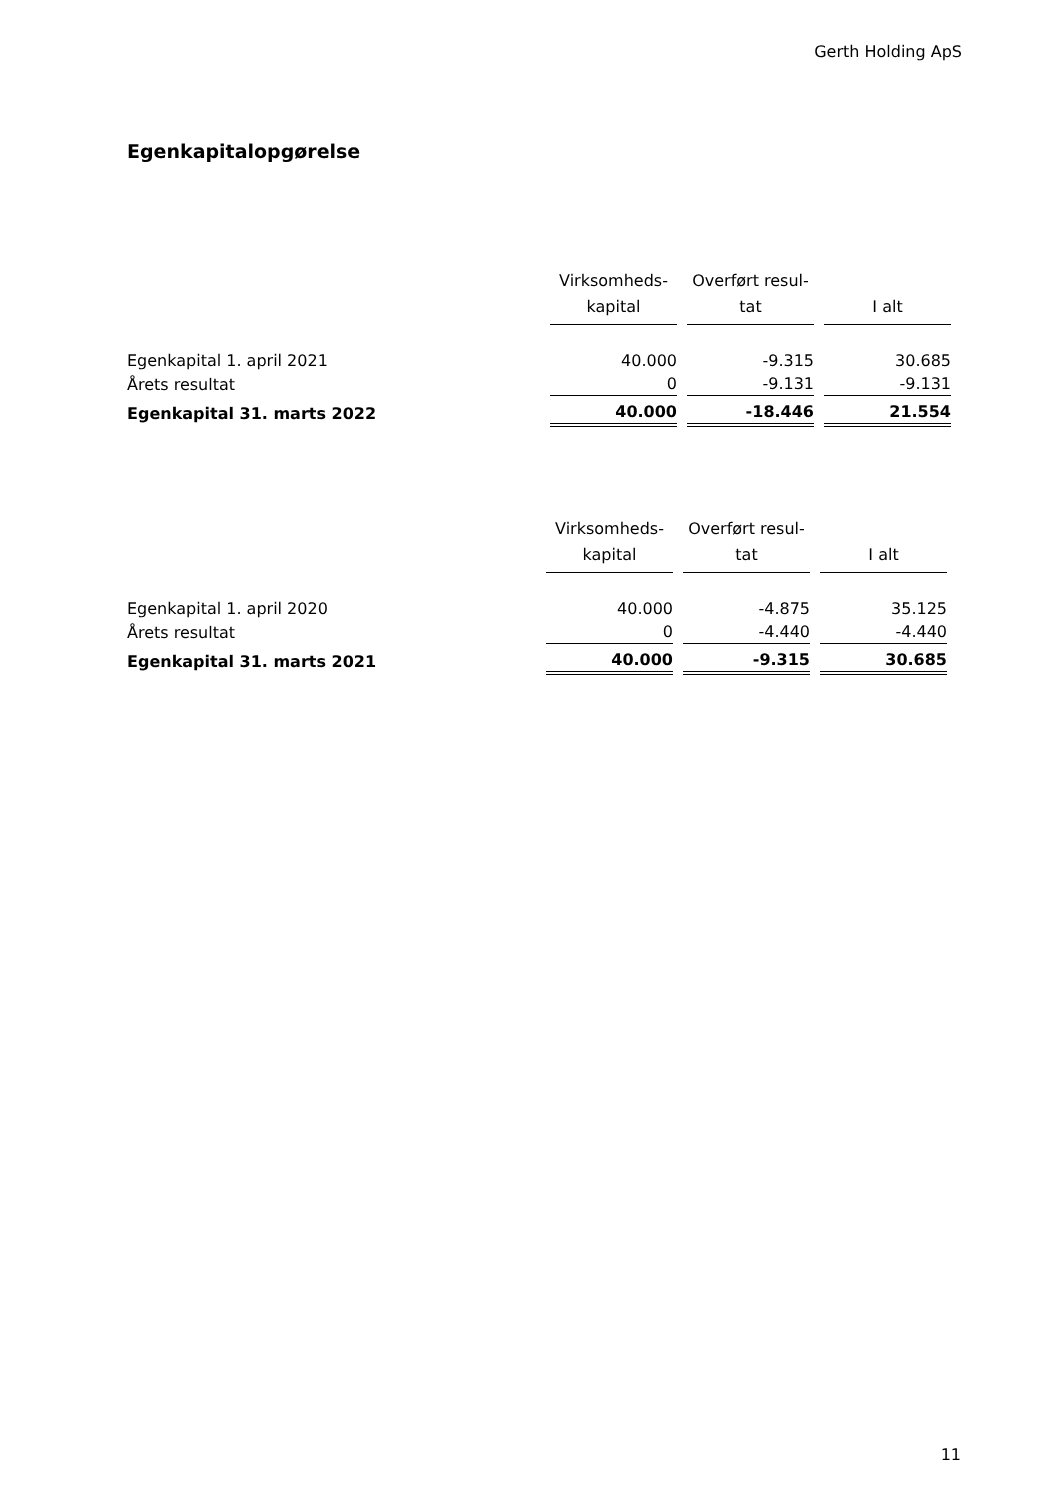Gerth Holding ApS
Egenkapitalopgørelse
| | Virksomheds- kapital | Overført resul- tat | I alt |
| --- | --- | --- | --- |
| Egenkapital 1. april 2021 | 40.000 | -9.315 | 30.685 |
| Årets resultat | 0 | -9.131 | -9.131 |
| Egenkapital 31. marts 2022 | 40.000 | -18.446 | 21.554 |
| | Virksomheds- kapital | Overført resul- tat | I alt |
| --- | --- | --- | --- |
| Egenkapital 1. april 2020 | 40.000 | -4.875 | 35.125 |
| Årets resultat | 0 | -4.440 | -4.440 |
| Egenkapital 31. marts 2021 | 40.000 | -9.315 | 30.685 |
11